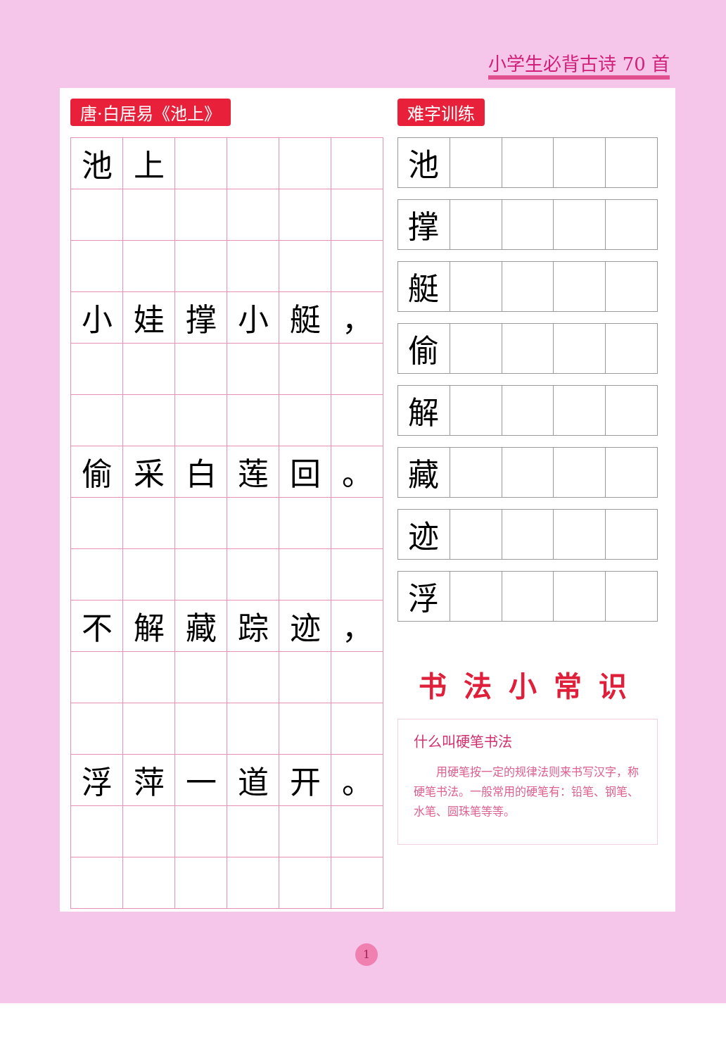小学生必背古诗 70 首
唐·白居易《池上》
| 池 | 上 | | | | |
| 小 | 娃 | 撑 | 小 | 艇 | ， |
| 偷 | 采 | 白 | 莲 | 回 | 。 |
| 不 | 解 | 藏 | 踪 | 迹 | ， |
| 浮 | 萍 | 一 | 道 | 开 | 。 |
难字训练
| 池 | | | | |
| 撑 | | | | |
| 艇 | | | | |
| 偷 | | | | |
| 解 | | | | |
| 藏 | | | | |
| 迹 | | | | |
| 浮 | | | | |
书法小常识
什么叫硬笔书法
用硬笔按一定的规律法则来书写汉字，称硬笔书法。一般常用的硬笔有：铅笔、钢笔、水笔、圆珠笔等等。
1